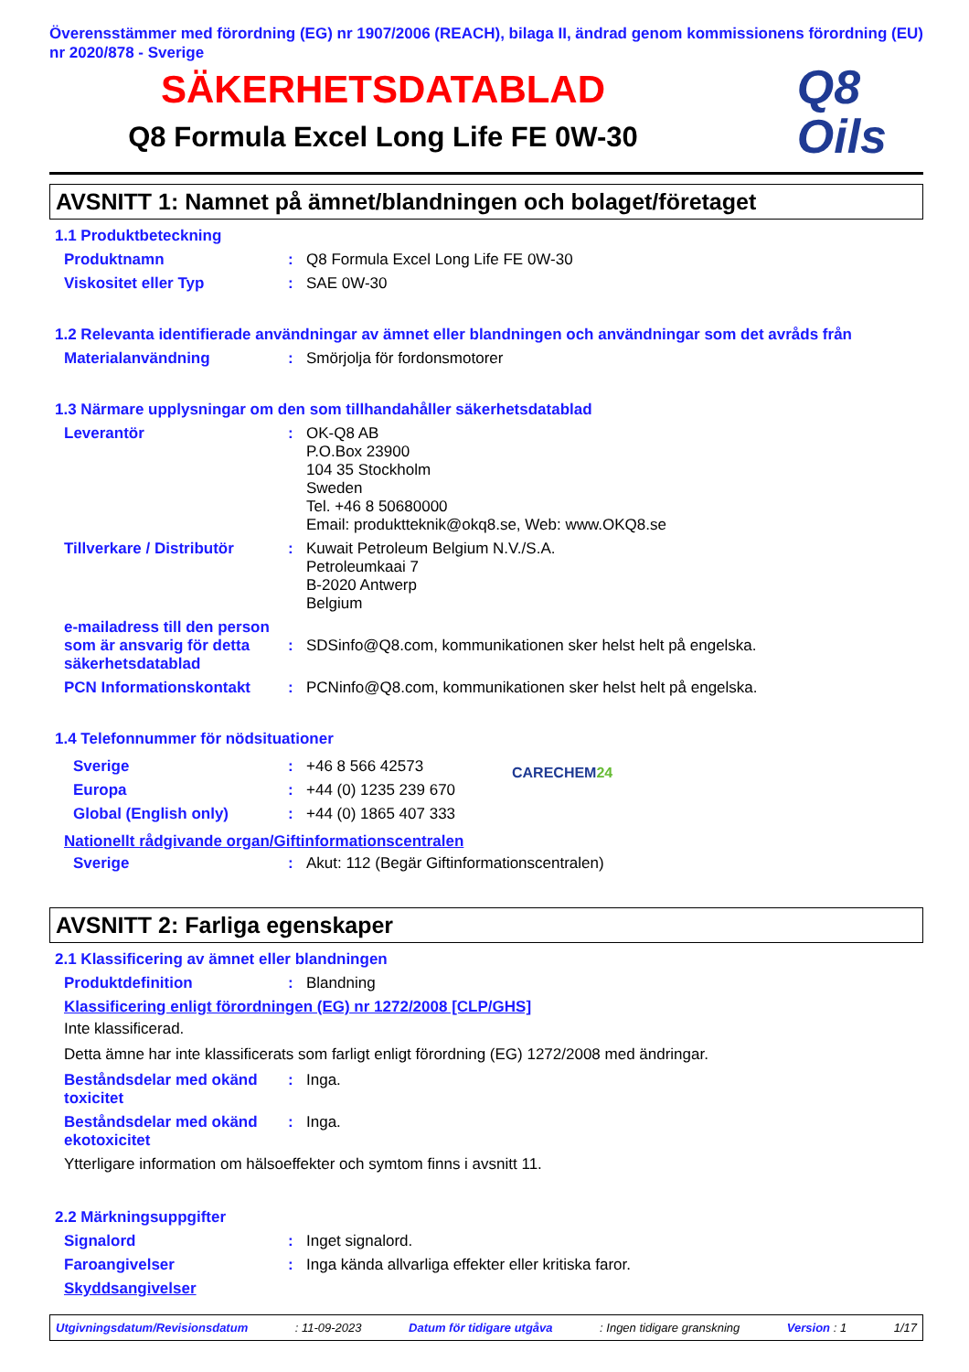Överensstämmer med förordning (EG) nr 1907/2006 (REACH), bilaga II, ändrad genom kommissionens förordning (EU) nr 2020/878 - Sverige
SÄKERHETSDATABLAD
Q8 Formula Excel Long Life FE 0W-30
Q8
Oils
AVSNITT 1: Namnet på ämnet/blandningen och bolaget/företaget
1.1 Produktbeteckning
Produktnamn : Q8 Formula Excel Long Life FE 0W-30
Viskositet eller Typ : SAE 0W-30
1.2 Relevanta identifierade användningar av ämnet eller blandningen och användningar som det avråds från
Materialanvändning : Smörjolja för fordonsmotorer
1.3 Närmare upplysningar om den som tillhandahåller säkerhetsdatablad
Leverantör : OK-Q8 AB
P.O.Box 23900
104 35 Stockholm
Sweden
Tel. +46 8 50680000
Email: produktteknik@okq8.se, Web: www.OKQ8.se
Tillverkare / Distributör
: Kuwait Petroleum Belgium N.V./S.A.
Petroleumkaai 7
B-2020 Antwerp
Belgium
e-mailadress till den person som är ansvarig för detta säkerhetsdatablad
:
SDSinfo@Q8.com, kommunikationen sker helst helt på engelska.
PCN Informationskontakt : PCNinfo@Q8.com, kommunikationen sker helst helt på engelska.
1.4 Telefonnummer för nödsituationer
Sverige : +46 8 566 42573
Europa : +44 (0) 1235 239 670
Global (English only) : +44 (0) 1865 407 333
CARECHEM24
Nationellt rådgivande organ/Giftinformationscentralen
Sverige : Akut: 112 (Begär Giftinformationscentralen)
AVSNITT 2: Farliga egenskaper
2.1 Klassificering av ämnet eller blandningen
Produktdefinition : Blandning
Klassificering enligt förordningen (EG) nr 1272/2008 [CLP/GHS]
Inte klassificerad.
Detta ämne har inte klassificerats som farligt enligt förordning (EG) 1272/2008 med ändringar.
Beståndsdelar med okänd toxicitet
: Inga.
Beståndsdelar med okänd ekotoxicitet
: Inga.
Ytterligare information om hälsoeffekter och symtom finns i avsnitt 11.
2.2 Märkningsuppgifter
Signalord : Inget signalord.
Faroangivelser : Inga kända allvarliga effekter eller kritiska faror.
Skyddsangivelser
Utgivningsdatum/Revisionsdatum: 11-09-2023 Datum för tidigare utgåva: Ingen tidigare granskning Version : 1 1/17